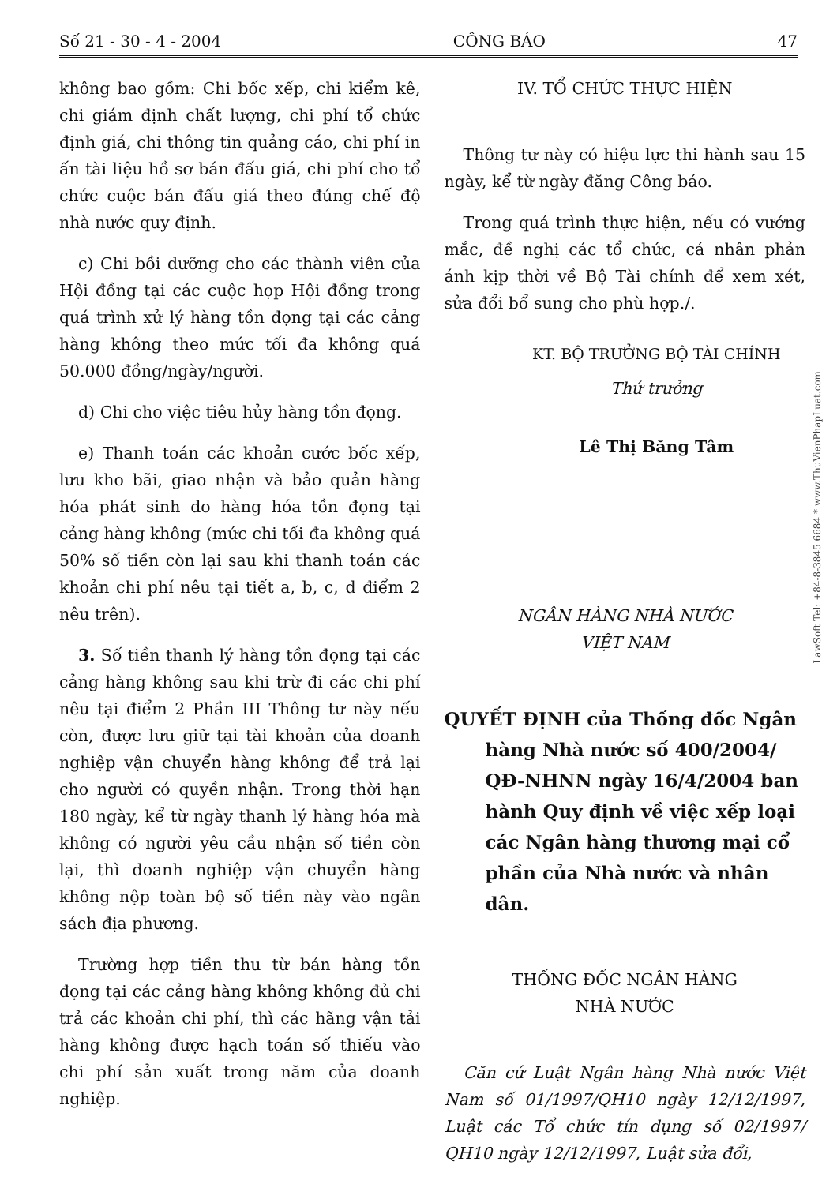Số 21 - 30 - 4 - 2004 CÔNG BÁO 47
không bao gồm: Chi bốc xếp, chi kiểm kê, chi giám định chất lượng, chi phí tổ chức định giá, chi thông tin quảng cáo, chi phí in ấn tài liệu hồ sơ bán đấu giá, chi phí cho tổ chức cuộc bán đấu giá theo đúng chế độ nhà nước quy định.
c) Chi bồi dưỡng cho các thành viên của Hội đồng tại các cuộc họp Hội đồng trong quá trình xử lý hàng tồn đọng tại các cảng hàng không theo mức tối đa không quá 50.000 đồng/ngày/người.
d) Chi cho việc tiêu hủy hàng tồn đọng.
e) Thanh toán các khoản cước bốc xếp, lưu kho bãi, giao nhận và bảo quản hàng hóa phát sinh do hàng hóa tồn đọng tại cảng hàng không (mức chi tối đa không quá 50% số tiền còn lại sau khi thanh toán các khoản chi phí nêu tại tiết a, b, c, d điểm 2 nêu trên).
3. Số tiền thanh lý hàng tồn đọng tại các cảng hàng không sau khi trừ đi các chi phí nêu tại điểm 2 Phần III Thông tư này nếu còn, được lưu giữ tại tài khoản của doanh nghiệp vận chuyển hàng không để trả lại cho người có quyền nhận. Trong thời hạn 180 ngày, kể từ ngày thanh lý hàng hóa mà không có người yêu cầu nhận số tiền còn lại, thì doanh nghiệp vận chuyển hàng không nộp toàn bộ số tiền này vào ngân sách địa phương.
Trường hợp tiền thu từ bán hàng tồn đọng tại các cảng hàng không không đủ chi trả các khoản chi phí, thì các hãng vận tải hàng không được hạch toán số thiếu vào chi phí sản xuất trong năm của doanh nghiệp.
IV. TỔ CHỨC THỰC HIỆN
Thông tư này có hiệu lực thi hành sau 15 ngày, kể từ ngày đăng Công báo.
Trong quá trình thực hiện, nếu có vướng mắc, đề nghị các tổ chức, cá nhân phản ánh kịp thời về Bộ Tài chính để xem xét, sửa đổi bổ sung cho phù hợp./.
KT. BỘ TRƯỞNG BỘ TÀI CHÍNH
Thứ trưởng
Lê Thị Băng Tâm
NGÂN HÀNG NHÀ NƯỚC
VIỆT NAM
QUYẾT ĐỊNH của Thống đốc Ngân hàng Nhà nước số 400/2004/ QĐ-NHNN ngày 16/4/2004 ban hành Quy định về việc xếp loại các Ngân hàng thương mại cổ phần của Nhà nước và nhân dân.
THỐNG ĐỐC NGÂN HÀNG
NHÀ NƯỚC
Căn cứ Luật Ngân hàng Nhà nước Việt Nam số 01/1997/QH10 ngày 12/12/1997, Luật các Tổ chức tín dụng số 02/1997/ QH10 ngày 12/12/1997, Luật sửa đổi,
LawSoft Tel: +84-8-3845 6684 * www.ThuVienPhapLuat.com